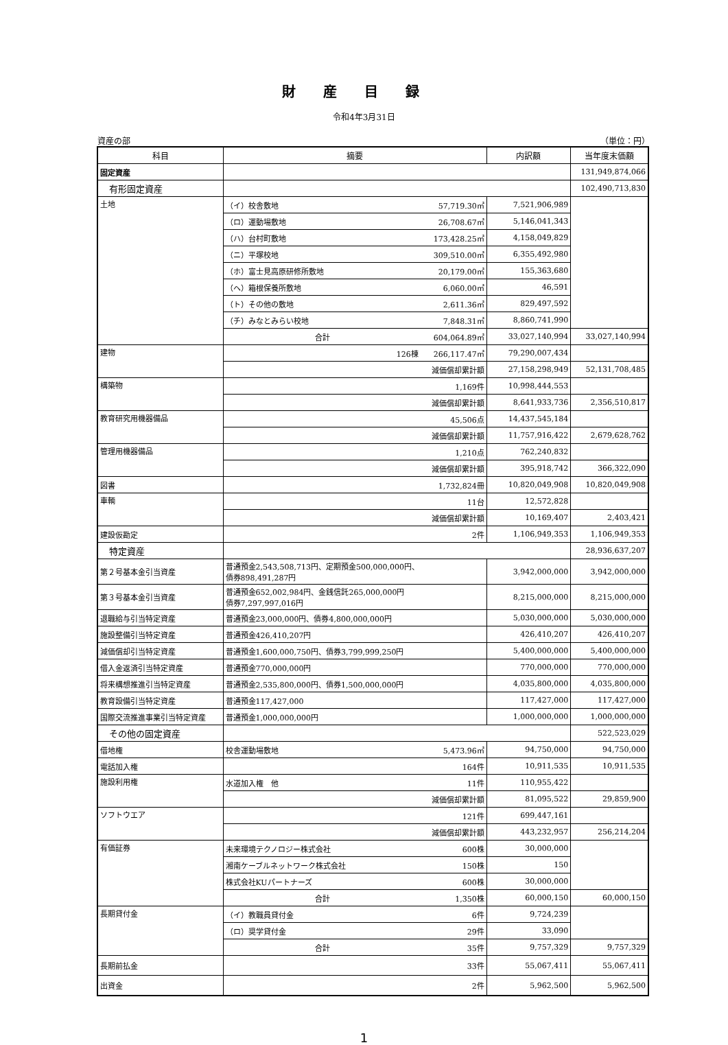財産目録
令和4年3月31日
資産の部 （単位：円）
| 科目 | 摘要 | 内訳額 | 当年度末価額 |
| --- | --- | --- | --- |
| 固定資産 | | | 131,949,874,066 |
| 有形固定資産 | | | 102,490,713,830 |
| 土地 | （イ）校舎敷地 57,719.30㎡ | 7,521,906,989 | |
| | （ロ）運動場敷地 26,708.67㎡ | 5,146,041,343 | |
| | （ハ）台村町敷地 173,428.25㎡ | 4,158,049,829 | |
| | （ニ）平塚校地 309,510.00㎡ | 6,355,492,980 | |
| | （ホ）富士見高原研修所敷地 20,179.00㎡ | 155,363,680 | |
| | （ヘ）箱根保養所敷地 6,060.00㎡ | 46,591 | |
| | （ト）その他の敷地 2,611.36㎡ | 829,497,592 | |
| | （チ）みなとみらい校地 7,848.31㎡ | 8,860,741,990 | |
| | 合計 604,064.89㎡ | 33,027,140,994 | 33,027,140,994 |
| 建物 | 126棟 266,117.47㎡ | 79,290,007,434 | |
| | 減価償却累計額 | 27,158,298,949 | 52,131,708,485 |
| 構築物 | 1,169件 | 10,998,444,553 | |
| | 減価償却累計額 | 8,641,933,736 | 2,356,510,817 |
| 教育研究用機器備品 | 45,506点 | 14,437,545,184 | |
| | 減価償却累計額 | 11,757,916,422 | 2,679,628,762 |
| 管理用機器備品 | 1,210点 | 762,240,832 | |
| | 減価償却累計額 | 395,918,742 | 366,322,090 |
| 図書 | 1,732,824冊 | 10,820,049,908 | 10,820,049,908 |
| 車輌 | 11台 | 12,572,828 | |
| | 減価償却累計額 | 10,169,407 | 2,403,421 |
| 建設仮勘定 | 2件 | 1,106,949,353 | 1,106,949,353 |
| 特定資産 | | | 28,936,637,207 |
| 第２号基本金引当資産 | 普通預金2,543,508,713円、定期預金500,000,000円、 債券898,491,287円 | 3,942,000,000 | 3,942,000,000 |
| 第３号基本金引当資産 | 普通預金652,002,984円、金銭信託265,000,000円 債券7,297,997,016円 | 8,215,000,000 | 8,215,000,000 |
| 退職給与引当特定資産 | 普通預金23,000,000円、債券4,800,000,000円 | 5,030,000,000 | 5,030,000,000 |
| 施設整備引当特定資産 | 普通預金426,410,207円 | 426,410,207 | 426,410,207 |
| 減価償却引当特定資産 | 普通預金1,600,000,750円、債券3,799,999,250円 | 5,400,000,000 | 5,400,000,000 |
| 借入金返済引当特定資産 | 普通預金770,000,000円 | 770,000,000 | 770,000,000 |
| 将来構想推進引当特定資産 | 普通預金2,535,800,000円、債券1,500,000,000円 | 4,035,800,000 | 4,035,800,000 |
| 教育設備引当特定資産 | 普通預金117,427,000 | 117,427,000 | 117,427,000 |
| 国際交流推進事業引当特定資産 | 普通預金1,000,000,000円 | 1,000,000,000 | 1,000,000,000 |
| その他の固定資産 | | | 522,523,029 |
| 借地権 | 校舎運動場敷地 5,473.96㎡ | 94,750,000 | 94,750,000 |
| 電話加入権 | 164件 | 10,911,535 | 10,911,535 |
| 施設利用権 | 水道加入権 他 11件 | 110,955,422 | |
| | 減価償却累計額 | 81,095,522 | 29,859,900 |
| ソフトウエア | 121件 | 699,447,161 | |
| | 減価償却累計額 | 443,232,957 | 256,214,204 |
| 有価証券 | 未来環境テクノロジー株式会社 600株 | 30,000,000 | |
| | 湘南ケーブルネットワーク株式会社 150株 | 150 | |
| | 株式会社KUパートナーズ 600株 | 30,000,000 | |
| | 合計 1,350株 | 60,000,150 | 60,000,150 |
| 長期貸付金 | （イ）教職員貸付金 6件 | 9,724,239 | |
| | （ロ）奨学貸付金 29件 | 33,090 | |
| | 合計 35件 | 9,757,329 | 9,757,329 |
| 長期前払金 | 33件 | 55,067,411 | 55,067,411 |
| 出資金 | 2件 | 5,962,500 | 5,962,500 |
1